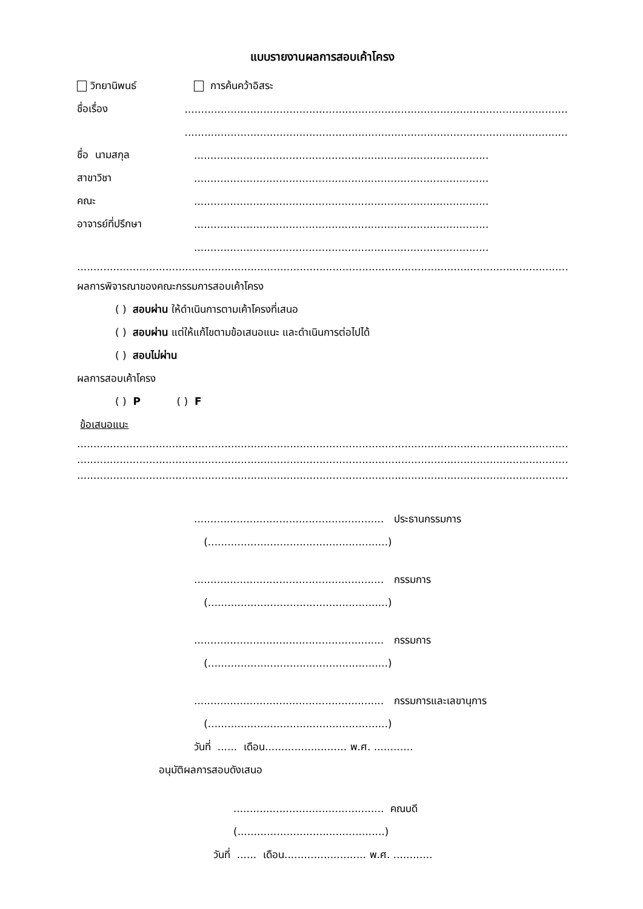แบบรายงานผลการสอบเค้าโครง
วิทยานิพนธ์ การค้นคว้าอิสระ
ชื่อเรื่อง...............................................................................................................................
...............................................................................................................................
ชื่อ นามสกุล..........................................................................................
สาขาวิชา..........................................................................................
คณะ..........................................................................................
อาจารย์ที่ปรึกษา..........................................................................................
..........................................................................................
.........................................................................................................................................................................
ผลการพิจารณาของคณะกรรมการสอบเค้าโครง
( ) สอบผ่าน ให้ดำเนินการตามเค้าโครงที่เสนอ
( ) สอบผ่าน แต่ให้แก้ไขตามข้อเสนอแนะ และดำเนินการต่อไปได้
( ) สอบไม่ผ่าน
ผลการสอบเค้าโครง
( ) P ( ) F
ข้อเสนอแนะ
.........................................................................................................................................................................
.........................................................................................................................................................................
.........................................................................................................................................................................
.......................................................... ประธานกรรมการ
(.......................................................)
.......................................................... กรรมการ
(.......................................................)
.......................................................... กรรมการ
(.......................................................)
.......................................................... กรรมการและเลขานุการ
(.......................................................)
วันที่ ...... เดือน......................... พ.ศ. ............
อนุมัติผลการสอบดังเสนอ
.............................................. คณบดี
(.............................................)
วันที่ ...... เดือน......................... พ.ศ. ............